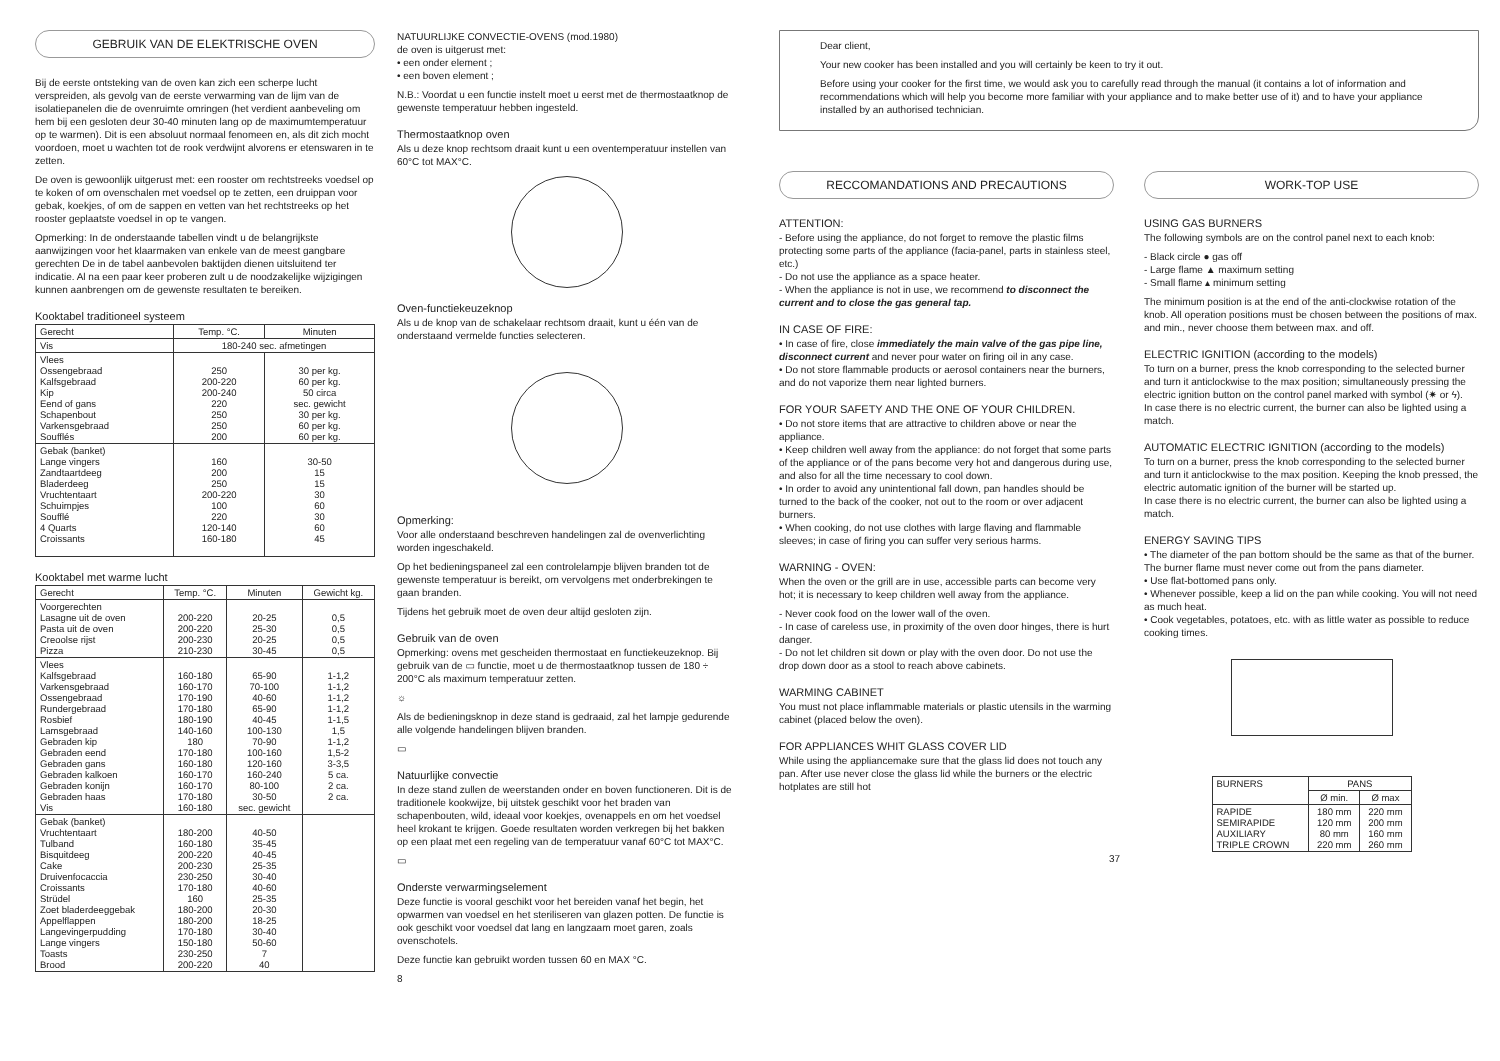GEBRUIK VAN DE ELEKTRISCHE OVEN
Bij de eerste ontsteking van de oven kan zich een scherpe lucht verspreiden, als gevolg van de eerste verwarming van de lijm van de isolatiepanelen die de ovenruimte omringen (het verdient aanbeveling om hem bij een gesloten deur 30-40 minuten lang op de maximumtemperatuur op te warmen). Dit is een absoluut normaal fenomeen en, als dit zich mocht voordoen, moet u wachten tot de rook verdwijnt alvorens er etenswaren in te zetten.
De oven is gewoonlijk uitgerust met: een rooster om rechtstreeks voedsel op te koken of om ovenschalen met voedsel op te zetten, een druippan voor gebak, koekjes, of om de sappen en vetten van het rechtstreeks op het rooster geplaatste voedsel in op te vangen.
Opmerking: In de onderstaande tabellen vindt u de belangrijkste aanwijzingen voor het klaarmaken van enkele van de meest gangbare gerechten De in de tabel aanbevolen baktijden dienen uitsluitend ter indicatie. Al na een paar keer proberen zult u de noodzakelijke wijzigingen kunnen aanbrengen om de gewenste resultaten te bereiken.
Kooktabel traditioneel systeem
| Gerecht | Temp. °C. | Minuten |
| --- | --- | --- |
| Vis | 180-240 sec. afmetingen | |
| Vlees Ossengebraad Kalfsgebraad Kip Eend of gans Schapenbout Varkensgebraad Soufflés | 250 200-220 200-240 220 250 250 200 | 30 per kg. 60 per kg. 50 circa sec. gewicht 30 per kg. 60 per kg. 60 per kg. |
| Gebak (banket) Lange vingers Zandtaartdeeg Bladerdeeg Vruchtentaart Schuimpjes Soufflé 4 Quarts Croissants | 160 200 250 200-220 100 220 120-140 160-180 | 30-50 15 15 30 60 30 60 45 |
Kooktabel met warme lucht
| Gerecht | Temp. °C. | Minuten | Gewicht kg. |
| --- | --- | --- | --- |
| Voorgerechten Lasagne uit de oven Pasta uit de oven Creoolse rijst Pizza | 200-220 200-220 200-230 210-230 | 20-25 25-30 20-25 30-45 | 0,5 0,5 0,5 0,5 |
| Vlees Kalfsgebraad Varkensgebraad Ossengebraad Rundergebraad Rosbief Lamsgebraad Gebraden kip Gebraden eend Gebraden gans Gebraden kalkoen Gebraden konijn Gebraden haas Vis | 160-180 160-170 170-190 170-180 180-190 140-160 180 170-180 160-180 160-170 160-170 170-180 160-180 | 65-90 70-100 40-60 65-90 40-45 100-130 70-90 100-160 120-160 160-240 80-100 30-50 sec. gewicht | 1-1,2 1-1,2 1-1,2 1-1,2 1-1,5 1,5 1-1,2 1,5-2 3-3,5 5 ca. 2 ca. 2 ca. |
| Gebak (banket) Vruchtentaart Tulband Bisquitdeeg Cake Druivenfocaccia Croissants Strüdel Zoet bladerdeeggebak Appelflappen Langevingerpudding Lange vingers Toasts Brood | 180-200 160-180 200-220 200-230 230-250 170-180 160 180-200 180-200 170-180 150-180 230-250 200-220 | 40-50 35-45 40-45 25-35 30-40 40-60 25-35 20-30 18-25 30-40 50-60 7 40 | |
NATUURLIJKE CONVECTIE-OVENS (mod.1980)
de oven is uitgerust met:
• een onder element ;
• een boven element ;
N.B.: Voordat u een functie instelt moet u eerst met de thermostaatknop de gewenste temperatuur hebben ingesteld.
Thermostaatknop oven
Als u deze knop rechtsom draait kunt u een oventemperatuur instellen van 60°C tot MAX°C.
Oven-functiekeuzeknop
Als u de knop van de schakelaar rechtsom draait, kunt u één van de onderstaand vermelde functies selecteren.
Opmerking:
Voor alle onderstaand beschreven handelingen zal de ovenverlichting worden ingeschakeld.
Op het bedieningspaneel zal een controlelampje blijven branden tot de gewenste temperatuur is bereikt, om vervolgens met onderbrekingen te gaan branden.
Tijdens het gebruik moet de oven deur altijd gesloten zijn.
Gebruik van de oven
Opmerking: ovens met gescheiden thermostaat en functiekeuzeknop. Bij gebruik van de ▭ functie, moet u de thermostaatknop tussen de 180 ÷ 200°C als maximum temperatuur zetten.
☼
Als de bedieningsknop in deze stand is gedraaid, zal het lampje gedurende alle volgende handelingen blijven branden.
▭
Natuurlijke convectie
In deze stand zullen de weerstanden onder en boven functioneren. Dit is de traditionele kookwijze, bij uitstek geschikt voor het braden van schapenbouten, wild, ideaal voor koekjes, ovenappels en om het voedsel heel krokant te krijgen. Goede resultaten worden verkregen bij het bakken op een plaat met een regeling van de temperatuur vanaf 60°C tot MAX°C.
▭
Onderste verwarmingselement
Deze functie is vooral geschikt voor het bereiden vanaf het begin, het opwarmen van voedsel en het steriliseren van glazen potten. De functie is ook geschikt voor voedsel dat lang en langzaam moet garen, zoals ovenschotels.
Deze functie kan gebruikt worden tussen 60 en MAX °C.
8
Dear client,
Your new cooker has been installed and you will certainly be keen to try it out.
Before using your cooker for the first time, we would ask you to carefully read through the manual (it contains a lot of information and recommendations which will help you become more familiar with your appliance and to make better use of it) and to have your appliance installed by an authorised technician.
RECCOMANDATIONS AND PRECAUTIONS
ATTENTION:
- Before using the appliance, do not forget to remove the plastic films protecting some parts of the appliance (facia-panel, parts in stainless steel, etc.)
- Do not use the appliance as a space heater.
- When the appliance is not in use, we recommend to disconnect the current and to close the gas general tap.
IN CASE OF FIRE:
• In case of fire, close immediately the main valve of the gas pipe line, disconnect current and never pour water on firing oil in any case.
• Do not store flammable products or aerosol containers near the burners, and do not vaporize them near lighted burners.
FOR YOUR SAFETY AND THE ONE OF YOUR CHILDREN.
• Do not store items that are attractive to children above or near the appliance.
• Keep children well away from the appliance: do not forget that some parts of the appliance or of the pans become very hot and dangerous during use, and also for all the time necessary to cool down.
• In order to avoid any unintentional fall down, pan handles should be turned to the back of the cooker, not out to the room or over adjacent burners.
• When cooking, do not use clothes with large flaving and flammable sleeves; in case of firing you can suffer very serious harms.
WARNING - OVEN:
When the oven or the grill are in use, accessible parts can become very hot; it is necessary to keep children well away from the appliance.
- Never cook food on the lower wall of the oven.
- In case of careless use, in proximity of the oven door hinges, there is hurt danger.
- Do not let children sit down or play with the oven door. Do not use the drop down door as a stool to reach above cabinets.
WARMING CABINET
You must not place inflammable materials or plastic utensils in the warming cabinet (placed below the oven).
FOR APPLIANCES WHIT GLASS COVER LID
While using the appliancemake sure that the glass lid does not touch any pan. After use never close the glass lid while the burners or the electric hotplates are still hot
WORK-TOP USE
USING GAS BURNERS
The following symbols are on the control panel next to each knob:
- Black circle ● gas off
- Large flame ▲ maximum setting
- Small flame ▴ minimum setting
The minimum position is at the end of the anti-clockwise rotation of the knob. All operation positions must be chosen between the positions of max. and min., never choose them between max. and off.
ELECTRIC IGNITION (according to the models)
To turn on a burner, press the knob corresponding to the selected burner and turn it anticlockwise to the max position; simultaneously pressing the electric ignition button on the control panel marked with symbol (✷ or ϟ).
In case there is no electric current, the burner can also be lighted using a match.
AUTOMATIC ELECTRIC IGNITION (according to the models)
To turn on a burner, press the knob corresponding to the selected burner and turn it anticlockwise to the max position. Keeping the knob pressed, the electric automatic ignition of the burner will be started up.
In case there is no electric current, the burner can also be lighted using a match.
ENERGY SAVING TIPS
• The diameter of the pan bottom should be the same as that of the burner. The burner flame must never come out from the pans diameter.
• Use flat-bottomed pans only.
• Whenever possible, keep a lid on the pan while cooking. You will not need as much heat.
• Cook vegetables, potatoes, etc. with as little water as possible to reduce cooking times.
| BURNERS | PANS | |
| --- | --- | --- |
| | Ø min. | Ø max |
| RAPIDE SEMIRAPIDE AUXILIARY TRIPLE CROWN | 180 mm 120 mm 80 mm 220 mm | 220 mm 200 mm 160 mm 260 mm |
37